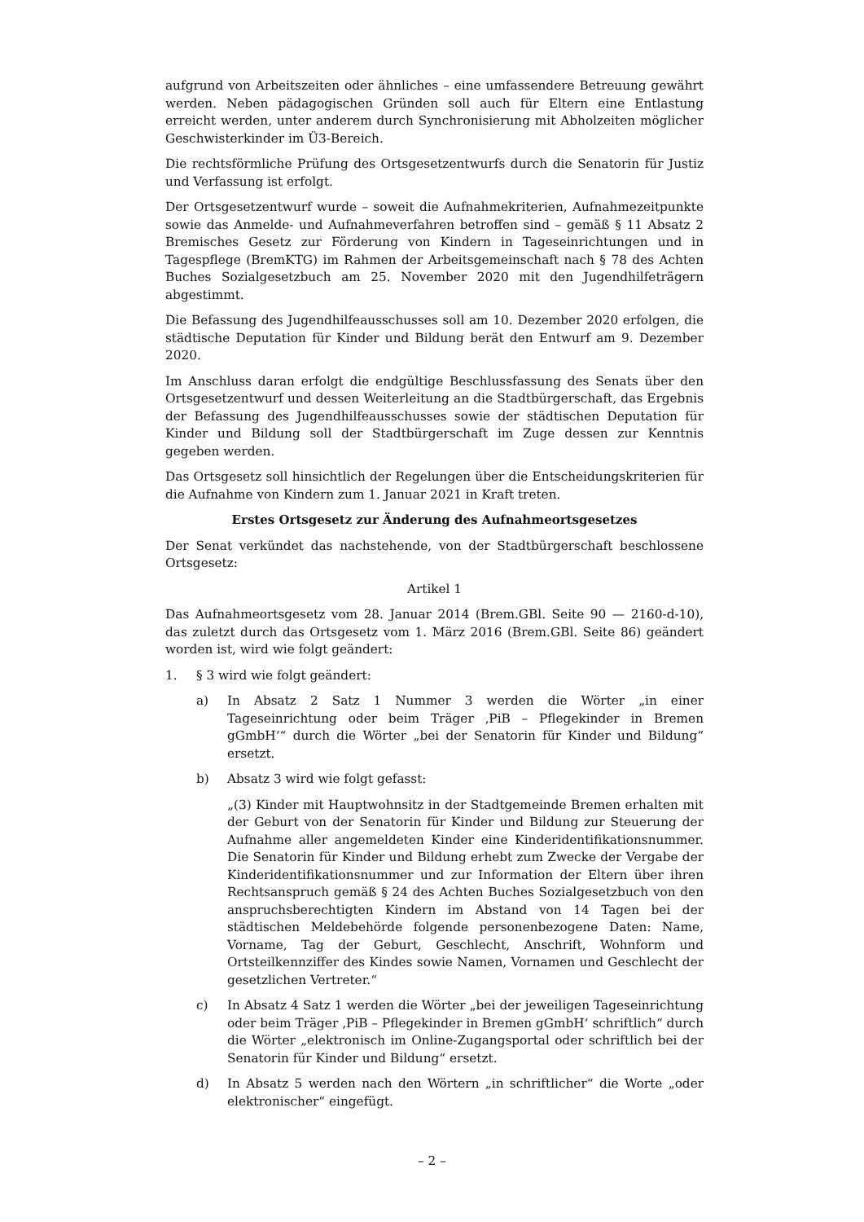aufgrund von Arbeitszeiten oder ähnliches – eine umfassendere Betreuung gewährt werden. Neben pädagogischen Gründen soll auch für Eltern eine Entlastung erreicht werden, unter anderem durch Synchronisierung mit Abholzeiten möglicher Geschwisterkinder im Ü3-Bereich.
Die rechtsförmliche Prüfung des Ortsgesetzentwurfs durch die Senatorin für Justiz und Verfassung ist erfolgt.
Der Ortsgesetzentwurf wurde – soweit die Aufnahmekriterien, Aufnahmezeitpunkte sowie das Anmelde- und Aufnahmeverfahren betroffen sind – gemäß § 11 Absatz 2 Bremisches Gesetz zur Förderung von Kindern in Tageseinrichtungen und in Tagespflege (BremKTG) im Rahmen der Arbeitsgemeinschaft nach § 78 des Achten Buches Sozialgesetzbuch am 25. November 2020 mit den Jugendhilfeträgern abgestimmt.
Die Befassung des Jugendhilfeausschusses soll am 10. Dezember 2020 erfolgen, die städtische Deputation für Kinder und Bildung berät den Entwurf am 9. Dezember 2020.
Im Anschluss daran erfolgt die endgültige Beschlussfassung des Senats über den Ortsgesetzentwurf und dessen Weiterleitung an die Stadtbürgerschaft, das Ergebnis der Befassung des Jugendhilfeausschusses sowie der städtischen Deputation für Kinder und Bildung soll der Stadtbürgerschaft im Zuge dessen zur Kenntnis gegeben werden.
Das Ortsgesetz soll hinsichtlich der Regelungen über die Entscheidungskriterien für die Aufnahme von Kindern zum 1. Januar 2021 in Kraft treten.
Erstes Ortsgesetz zur Änderung des Aufnahmeortsgesetzes
Der Senat verkündet das nachstehende, von der Stadtbürgerschaft beschlossene Ortsgesetz:
Artikel 1
Das Aufnahmeortsgesetz vom 28. Januar 2014 (Brem.GBl. Seite 90 — 2160-d-10), das zuletzt durch das Ortsgesetz vom 1. März 2016 (Brem.GBl. Seite 86) geändert worden ist, wird wie folgt geändert:
1. § 3 wird wie folgt geändert:
a) In Absatz 2 Satz 1 Nummer 3 werden die Wörter „in einer Tageseinrichtung oder beim Träger ‚PiB – Pflegekinder in Bremen gGmbH‘“ durch die Wörter „bei der Senatorin für Kinder und Bildung“ ersetzt.
b) Absatz 3 wird wie folgt gefasst:
„(3) Kinder mit Hauptwohnsitz in der Stadtgemeinde Bremen erhalten mit der Geburt von der Senatorin für Kinder und Bildung zur Steuerung der Aufnahme aller angemeldeten Kinder eine Kinderidentifikationsnummer. Die Senatorin für Kinder und Bildung erhebt zum Zwecke der Vergabe der Kinderidentifikationsnummer und zur Information der Eltern über ihren Rechtsanspruch gemäß § 24 des Achten Buches Sozialgesetzbuch von den anspruchsberechtigten Kindern im Abstand von 14 Tagen bei der städtischen Meldebehörde folgende personenbezogene Daten: Name, Vorname, Tag der Geburt, Geschlecht, Anschrift, Wohnform und Ortsteilkennziffer des Kindes sowie Namen, Vornamen und Geschlecht der gesetzlichen Vertreter.“
c) In Absatz 4 Satz 1 werden die Wörter „bei der jeweiligen Tageseinrichtung oder beim Träger ‚PiB – Pflegekinder in Bremen gGmbH‘ schriftlich“ durch die Wörter „elektronisch im Online-Zugangsportal oder schriftlich bei der Senatorin für Kinder und Bildung“ ersetzt.
d) In Absatz 5 werden nach den Wörtern „in schriftlicher“ die Worte „oder elektronischer“ eingefügt.
– 2 –